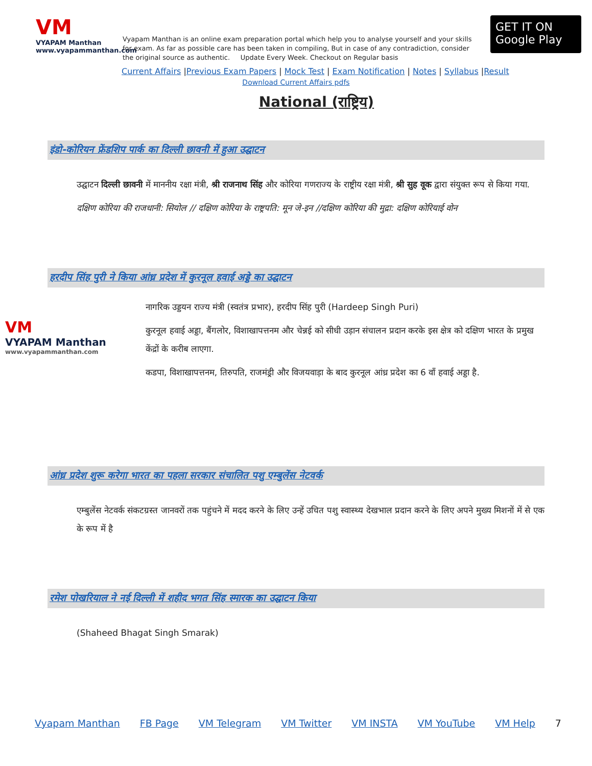VM
VYAPAM Manthan
www.vyapammanthan.com
Vyapam Manthan is an online exam preparation portal which help you to analyse yourself and your skills for exam. As far as possible care has been taken in compiling, But in case of any contradiction, consider the original source as authentic. Update Every Week. Checkout on Regular basis
GET IT ON
Google Play
Current Affairs |Previous Exam Papers | Mock Test | Exam Notification | Notes | Syllabus |Result
Download Current Affairs pdfs
National (राष्ट्रिय)
इंडो-कोरियन फ्रेंडशिप पार्क का दिल्ली छावनी में हुआ उद्घाटन
उद्घाटन दिल्ली छावनी में माननीय रक्षा मंत्री, श्री राजनाथ सिंह और कोरिया गणराज्य के राष्ट्रीय रक्षा मंत्री, श्री सुह वूक द्वारा संयुक्त रूप से किया गया.
दक्षिण कोरिया की राजधानी: सियोल // दक्षिण कोरिया के राष्ट्रपति: मून जे-इन //दक्षिण कोरिया की मुद्रा: दक्षिण कोरियाई वोन
हरदीप सिंह पुरी ने किया आंध्र प्रदेश में कुरनूल हवाई अड्डे का उद्घाटन
VM
VYAPAM Manthan
www.vyapammanthan.com
नागरिक उड्डयन राज्य मंत्री (स्वतंत्र प्रभार), हरदीप सिंह पुरी (Hardeep Singh Puri)
कुरनूल हवाई अड्डा, बैंगलोर, विशाखापत्तनम और चेन्नई को सीधी उड़ान संचालन प्रदान करके इस क्षेत्र को दक्षिण भारत के प्रमुख केंद्रों के करीब लाएगा.
कडपा, विशाखापत्तनम, तिरुपति, राजमंड्री और विजयवाड़ा के बाद कुरनूल आंध्र प्रदेश का 6 वाँ हवाई अड्डा है.
आंध्र प्रदेश शुरू करेगा भारत का पहला सरकार संचालित पशु एम्बुलेंस नेटवर्क
एम्बुलेंस नेटवर्क संकटग्रस्त जानवरों तक पहुंचने में मदद करने के लिए उन्हें उचित पशु स्वास्थ्य देखभाल प्रदान करने के लिए अपने मुख्य मिशनों में से एक के रूप में है
रमेश पोखरियाल ने नई दिल्ली में शहीद भगत सिंह स्मारक का उद्घाटन किया
(Shaheed Bhagat Singh Smarak)
Vyapam Manthan FB Page VM Telegram VM Twitter VM INSTA VM YouTube VM Help 7